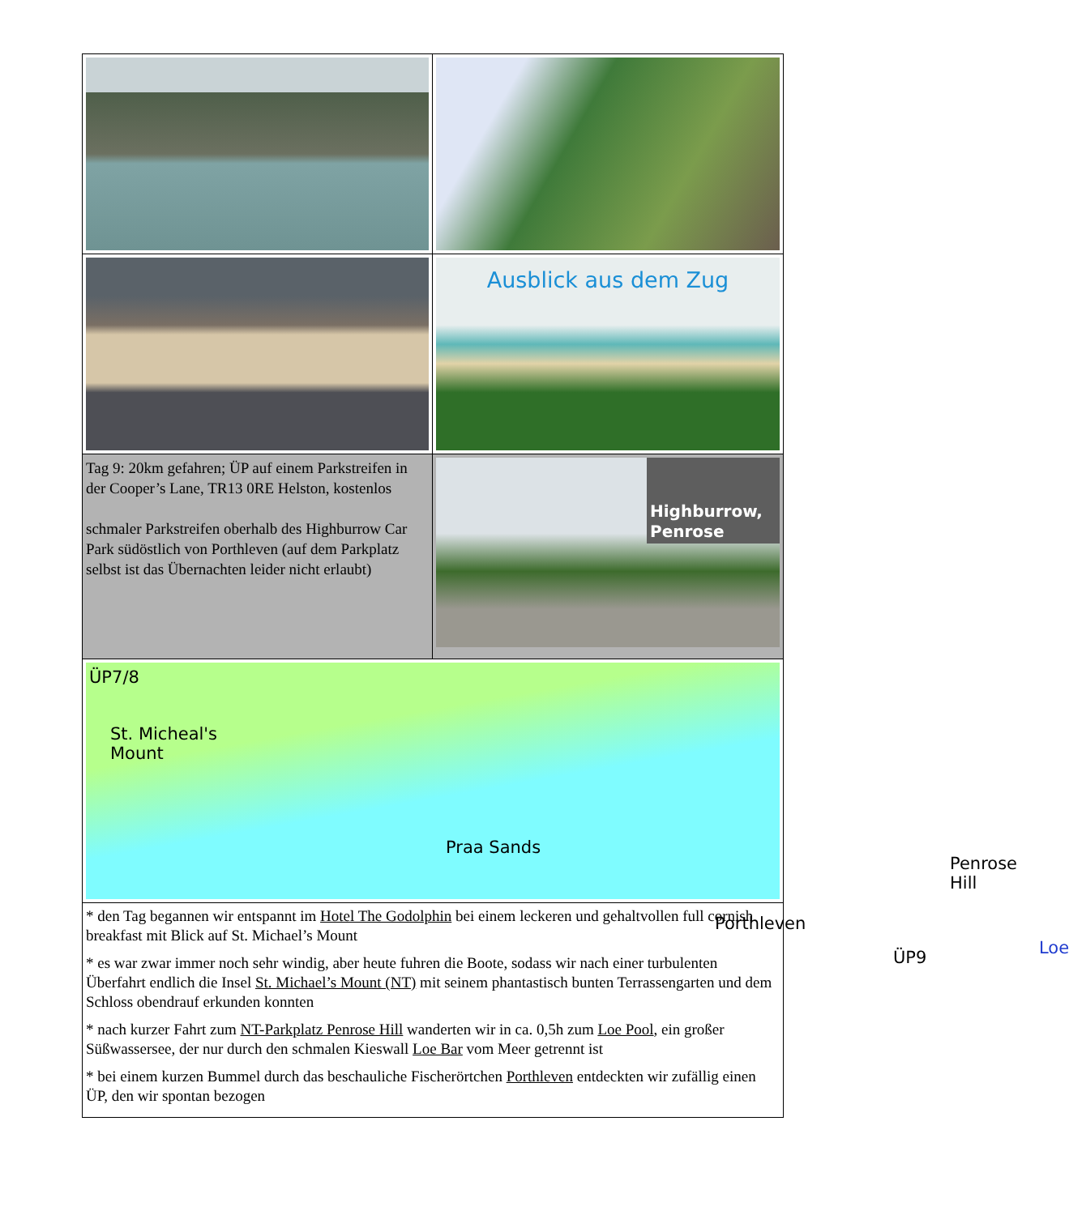| | Ausblick aus dem Zug |
| Tag 9: 20km gefahren; ÜP auf einem Parkstreifen in der Cooper’s Lane, TR13 0RE Helston, kostenlos schmaler Parkstreifen oberhalb des Highburrow Car Park südöstlich von Porthleven (auf dem Parkplatz selbst ist das Übernachten leider nicht erlaubt) | Highburrow, Penrose |
| ÜP7/8 St. Micheal's Mount Praa Sands Penrose Hill Porthleven ÜP9 Loe | |
| * den Tag begannen wir entspannt im Hotel The Godolphin bei einem leckeren und gehaltvollen full cornish breakfast mit Blick auf St. Michael’s Mount * es war zwar immer noch sehr windig, aber heute fuhren die Boote, sodass wir nach einer turbulenten Überfahrt endlich die Insel St. Michael’s Mount (NT) mit seinem phantastisch bunten Terrassengarten und dem Schloss obendrauf erkunden konnten * nach kurzer Fahrt zum NT-Parkplatz Penrose Hill wanderten wir in ca. 0,5h zum Loe Pool , ein großer Süßwassersee, der nur durch den schmalen Kieswall Loe Bar vom Meer getrennt ist * bei einem kurzen Bummel durch das beschauliche Fischerörtchen Porthleven entdeckten wir zufällig einen ÜP, den wir spontan bezogen | |